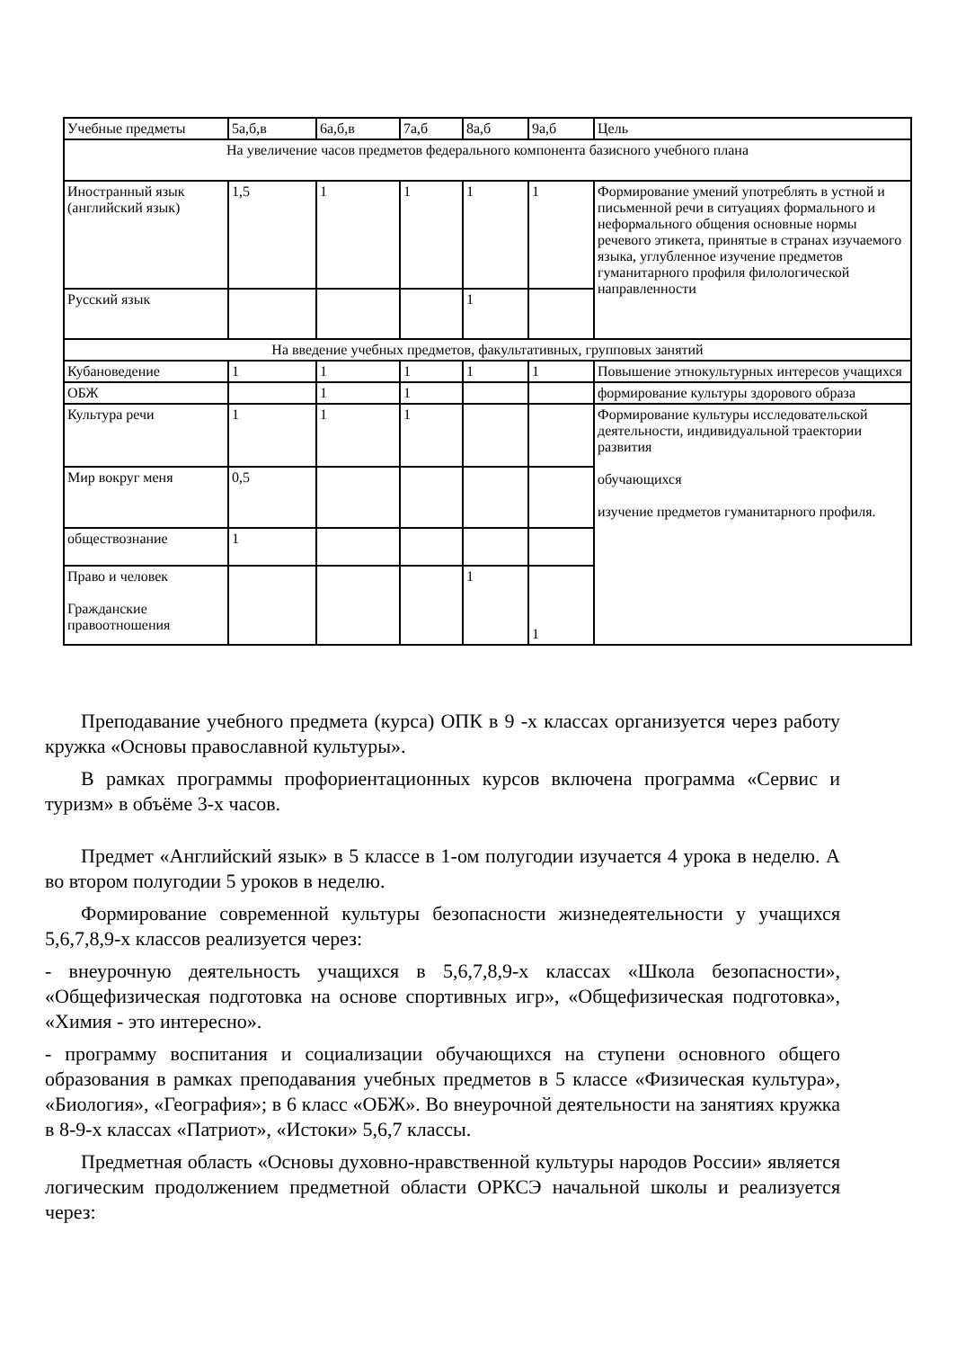| Учебные предметы | 5а,б,в | 6а,б,в | 7а,б | 8а,б | 9а,б | Цель |
| --- | --- | --- | --- | --- | --- | --- |
| На увеличение часов предметов федерального компонента базисного учебного плана | | | | | | |
| Иностранный язык (английский язык) | 1,5 | 1 | 1 | 1 | 1 | Формирование умений употреблять в устной и письменной речи в ситуациях формального и неформального общения основные нормы речевого этикета, принятые в странах изучаемого языка, углубленное изучение предметов гуманитарного профиля филологической направленности |
| Русский язык | | | | 1 | | |
| На введение учебных предметов, факультативных, групповых занятий | | | | | | |
| Кубановедение | 1 | 1 | 1 | 1 | 1 | Повышение этнокультурных интересов учащихся |
| ОБЖ | | 1 | 1 | | | формирование культуры здорового образа |
| Культура речи | 1 | 1 | 1 | | | Формирование культуры исследовательской деятельности, индивидуальной траектории развития обучающихся изучение предметов гуманитарного профиля. |
| Мир вокруг меня | 0,5 | | | | | |
| обществознание | 1 | | | | | |
| Право и человек Гражданские правоотношения | | | | 1 | 1 | |
Преподавание учебного предмета (курса) ОПК в 9 -х классах организуется через работу кружка «Основы православной культуры».
В рамках программы профориентационных курсов включена программа «Сервис и туризм» в объёме 3-х часов.
Предмет «Английский язык» в 5 классе в 1-ом полугодии изучается 4 урока в неделю. А во втором полугодии 5 уроков в неделю.
Формирование современной культуры безопасности жизнедеятельности у учащихся 5,6,7,8,9-х классов реализуется через:
- внеурочную деятельность учащихся в 5,6,7,8,9-х классах «Школа безопасности», «Общефизическая подготовка на основе спортивных игр», «Общефизическая подготовка», «Химия - это интересно».
- программу воспитания и социализации обучающихся на ступени основного общего образования в рамках преподавания учебных предметов в 5 классе «Физическая культура», «Биология», «География»; в 6 класс «ОБЖ». Во внеурочной деятельности на занятиях кружка в 8-9-х классах «Патриот», «Истоки» 5,6,7 классы.
Предметная область «Основы духовно-нравственной культуры народов России» является логическим продолжением предметной области ОРКСЭ начальной школы и реализуется через: